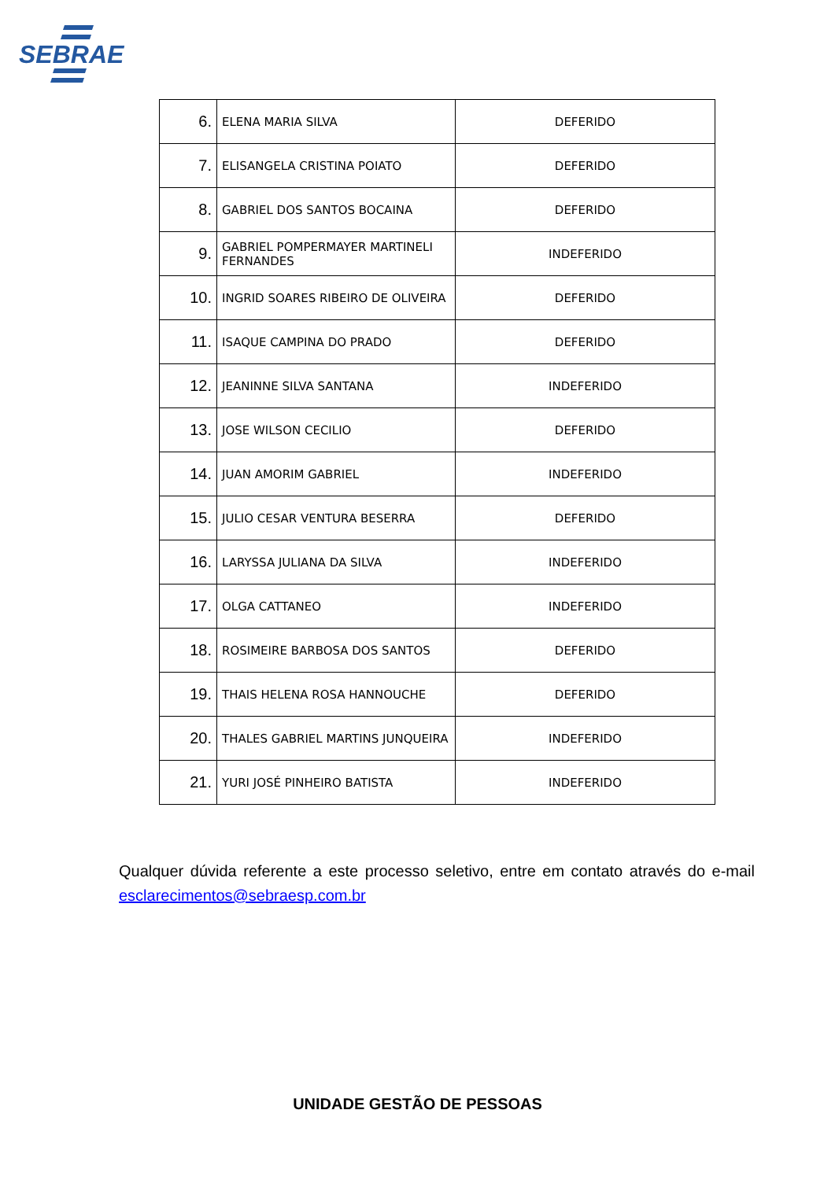SEBRAE
| 6. | ELENA MARIA SILVA | DEFERIDO |
| 7. | ELISANGELA CRISTINA POIATO | DEFERIDO |
| 8. | GABRIEL DOS SANTOS BOCAINA | DEFERIDO |
| 9. | GABRIEL POMPERMAYER MARTINELI FERNANDES | INDEFERIDO |
| 10. | INGRID SOARES RIBEIRO DE OLIVEIRA | DEFERIDO |
| 11. | ISAQUE CAMPINA DO PRADO | DEFERIDO |
| 12. | JEANINNE SILVA SANTANA | INDEFERIDO |
| 13. | JOSE WILSON CECILIO | DEFERIDO |
| 14. | JUAN AMORIM GABRIEL | INDEFERIDO |
| 15. | JULIO CESAR VENTURA BESERRA | DEFERIDO |
| 16. | LARYSSA JULIANA DA SILVA | INDEFERIDO |
| 17. | OLGA CATTANEO | INDEFERIDO |
| 18. | ROSIMEIRE BARBOSA DOS SANTOS | DEFERIDO |
| 19. | THAIS HELENA ROSA HANNOUCHE | DEFERIDO |
| 20. | THALES GABRIEL MARTINS JUNQUEIRA | INDEFERIDO |
| 21. | YURI JOSÉ PINHEIRO BATISTA | INDEFERIDO |
Qualquer dúvida referente a este processo seletivo, entre em contato através do e-mail esclarecimentos@sebraesp.com.br
UNIDADE GESTÃO DE PESSOAS